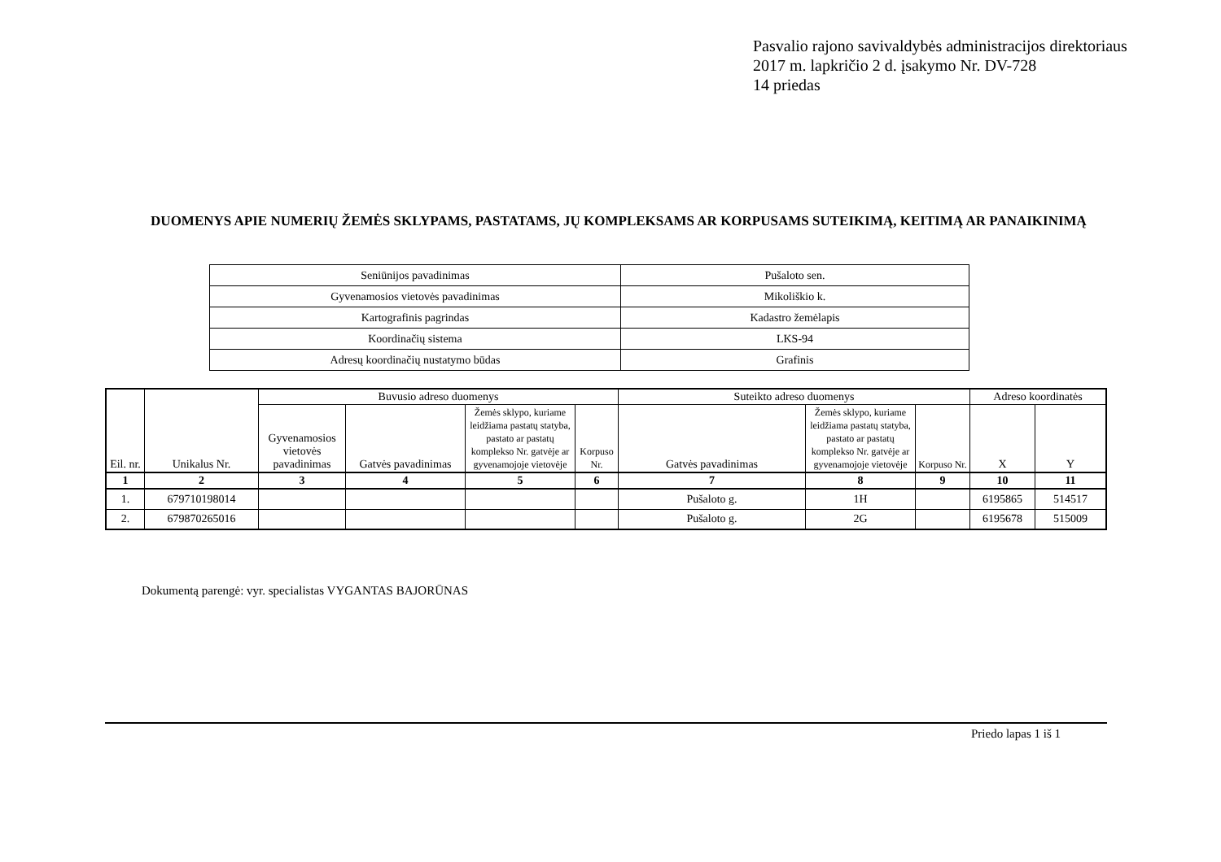Pasvalio rajono savivaldybės administracijos direktoriaus
2017 m. lapkričio 2 d. įsakymo Nr. DV-728
14 priedas
DUOMENYS APIE NUMERIŲ ŽEMĖS SKLYPAMS, PASTATAMS, JŲ KOMPLEKSAMS AR KORPUSAMS SUTEIKIMĄ, KEITIMĄ AR PANAIKINIMĄ
| Seniūnijos pavadinimas | Pušaloto sen. |
| Gyvenamosios vietovės pavadinimas | Mikoliškio k. |
| Kartografinis pagrindas | Kadastro žemėlapis |
| Koordinačių sistema | LKS-94 |
| Adresų koordinačių nustatymo būdas | Grafinis |
| Eil. nr. | Unikalus Nr. | Buvusio adreso duomenys | | | | Suteikto adreso duomenys | | | Adreso koordinatės | |
| --- | --- | --- | --- | --- | --- | --- | --- | --- | --- | --- |
| | | Gyvenamosios vietovės pavadinimas | Gatvės pavadinimas | Žemės sklypo, kuriame leidžiama pastatų statyba, pastato ar pastatų komplekso Nr. gatvėje ar gyvenamojoje vietovėje | Korpuso Nr. | Gatvės pavadinimas | Žemės sklypo, kuriame leidžiama pastatų statyba, pastato ar pastatų komplekso Nr. gatvėje ar gyvenamojoje vietovėje | Korpuso Nr. | X | Y |
| 1 | 2 | 3 | 4 | 5 | 6 | 7 | 8 | 9 | 10 | 11 |
| 1. | 679710198014 | | | | | Pušaloto g. | 1H | | 6195865 | 514517 |
| 2. | 679870265016 | | | | | Pušaloto g. | 2G | | 6195678 | 515009 |
Dokumentą parengė: vyr. specialistas VYGANTAS BAJORŪNAS
Priedo lapas 1 iš 1